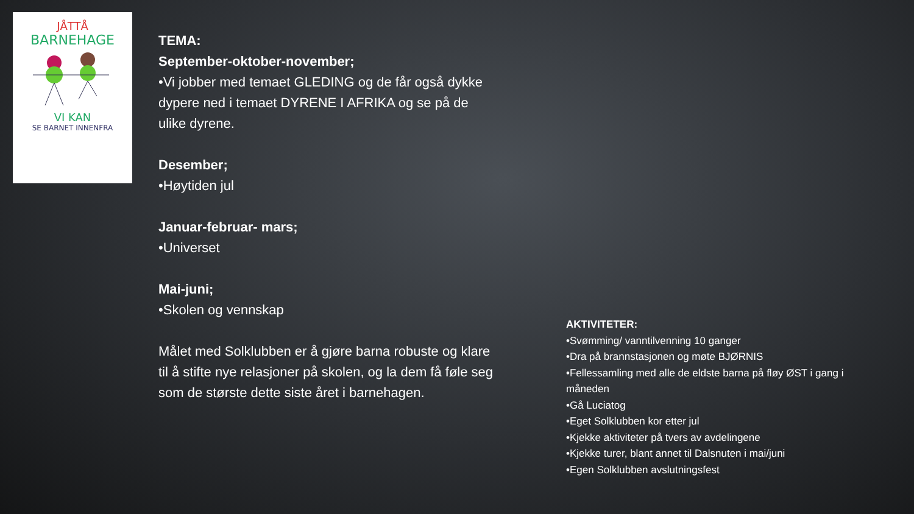JÅTTÅ
BARNEHAGE
VI KAN
SE BARNET INNENFRA
TEMA:
September-oktober-november;
•Vi jobber med temaet GLEDING og de får også dykke dypere ned i temaet DYRENE I AFRIKA og se på de ulike dyrene.
Desember;
•Høytiden jul
Januar-februar- mars;
•Universet
Mai-juni;
•Skolen og vennskap
Målet med Solklubben er å gjøre barna robuste og klare til å stifte nye relasjoner på skolen, og la dem få føle seg som de største dette siste året i barnehagen.
AKTIVITETER:
•Svømming/ vanntilvenning 10 ganger
•Dra på brannstasjonen og møte BJØRNIS
•Fellessamling med alle de eldste barna på fløy ØST i gang i måneden
•Gå Luciatog
•Eget Solklubben kor etter jul
•Kjekke aktiviteter på tvers av avdelingene
•Kjekke turer, blant annet til Dalsnuten i mai/juni
•Egen Solklubben avslutningsfest